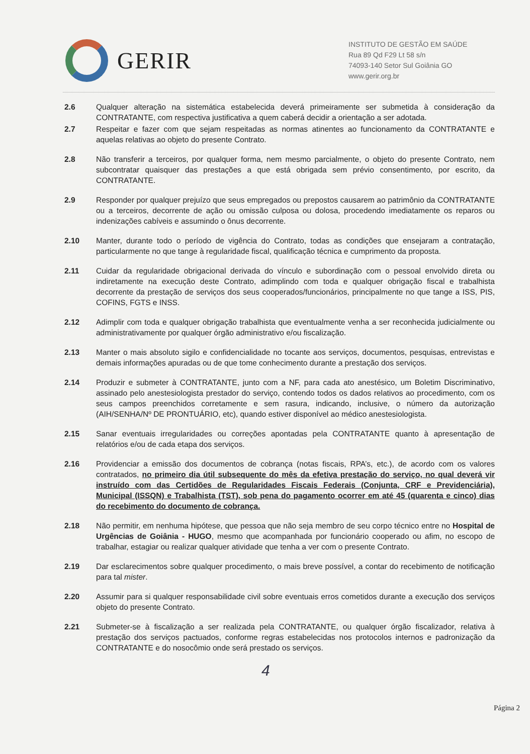GERIR
INSTITUTO DE GESTÃO EM SAÚDE
Rua 89 Qd F29 Lt 58 s/n
74093-140 Setor Sul Goiânia GO
www.gerir.org.br
2.6 Qualquer alteração na sistemática estabelecida deverá primeiramente ser submetida à consideração da CONTRATANTE, com respectiva justificativa a quem caberá decidir a orientação a ser adotada.
2.7 Respeitar e fazer com que sejam respeitadas as normas atinentes ao funcionamento da CONTRATANTE e aquelas relativas ao objeto do presente Contrato.
2.8 Não transferir a terceiros, por qualquer forma, nem mesmo parcialmente, o objeto do presente Contrato, nem subcontratar quaisquer das prestações a que está obrigada sem prévio consentimento, por escrito, da CONTRATANTE.
2.9 Responder por qualquer prejuízo que seus empregados ou prepostos causarem ao patrimônio da CONTRATANTE ou a terceiros, decorrente de ação ou omissão culposa ou dolosa, procedendo imediatamente os reparos ou indenizações cabíveis e assumindo o ônus decorrente.
2.10 Manter, durante todo o período de vigência do Contrato, todas as condições que ensejaram a contratação, particularmente no que tange à regularidade fiscal, qualificação técnica e cumprimento da proposta.
2.11 Cuidar da regularidade obrigacional derivada do vínculo e subordinação com o pessoal envolvido direta ou indiretamente na execução deste Contrato, adimplindo com toda e qualquer obrigação fiscal e trabalhista decorrente da prestação de serviços dos seus cooperados/funcionários, principalmente no que tange a ISS, PIS, COFINS, FGTS e INSS.
2.12 Adimplir com toda e qualquer obrigação trabalhista que eventualmente venha a ser reconhecida judicialmente ou administrativamente por qualquer órgão administrativo e/ou fiscalização.
2.13 Manter o mais absoluto sigilo e confidencialidade no tocante aos serviços, documentos, pesquisas, entrevistas e demais informações apuradas ou de que tome conhecimento durante a prestação dos serviços.
2.14 Produzir e submeter à CONTRATANTE, junto com a NF, para cada ato anestésico, um Boletim Discriminativo, assinado pelo anestesiologista prestador do serviço, contendo todos os dados relativos ao procedimento, com os seus campos preenchidos corretamente e sem rasura, indicando, inclusive, o número da autorização (AIH/SENHA/Nº DE PRONTUÁRIO, etc), quando estiver disponível ao médico anestesiologista.
2.15 Sanar eventuais irregularidades ou correções apontadas pela CONTRATANTE quanto à apresentação de relatórios e/ou de cada etapa dos serviços.
2.16 Providenciar a emissão dos documentos de cobrança (notas fiscais, RPA’s, etc.), de acordo com os valores contratados, no primeiro dia útil subsequente do mês da efetiva prestação do serviço, no qual deverá vir instruído com das Certidões de Regularidades Fiscais Federais (Conjunta, CRF e Previdenciária), Municipal (ISSQN) e Trabalhista (TST), sob pena do pagamento ocorrer em até 45 (quarenta e cinco) dias do recebimento do documento de cobrança.
2.18 Não permitir, em nenhuma hipótese, que pessoa que não seja membro de seu corpo técnico entre no Hospital de Urgências de Goiânia - HUGO, mesmo que acompanhada por funcionário cooperado ou afim, no escopo de trabalhar, estagiar ou realizar qualquer atividade que tenha a ver com o presente Contrato.
2.19 Dar esclarecimentos sobre qualquer procedimento, o mais breve possível, a contar do recebimento de notificação para tal mister.
2.20 Assumir para si qualquer responsabilidade civil sobre eventuais erros cometidos durante a execução dos serviços objeto do presente Contrato.
2.21 Submeter-se à fiscalização a ser realizada pela CONTRATANTE, ou qualquer órgão fiscalizador, relativa à prestação dos serviços pactuados, conforme regras estabelecidas nos protocolos internos e padronização da CONTRATANTE e do nosocômio onde será prestado os serviços.
4
Página 2